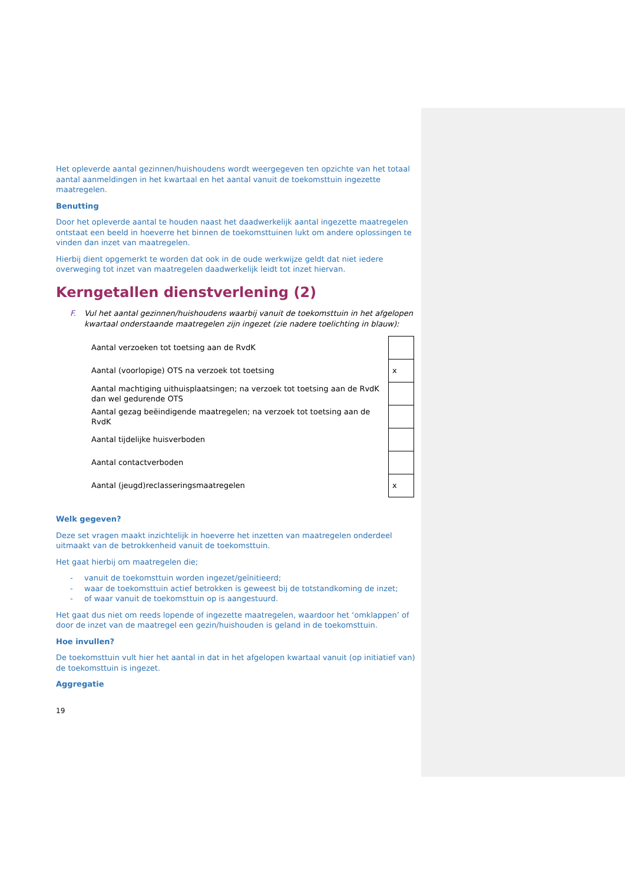Het opleverde aantal gezinnen/huishoudens wordt weergegeven ten opzichte van het totaal aantal aanmeldingen in het kwartaal en het aantal vanuit de toekomsttuin ingezette maatregelen.
Benutting
Door het opleverde aantal te houden naast het daadwerkelijk aantal ingezette maatregelen ontstaat een beeld in hoeverre het binnen de toekomsttuinen lukt om andere oplossingen te vinden dan inzet van maatregelen.
Hierbij dient opgemerkt te worden dat ook in de oude werkwijze geldt dat niet iedere overweging tot inzet van maatregelen daadwerkelijk leidt tot inzet hiervan.
Kerngetallen dienstverlening (2)
F. Vul het aantal gezinnen/huishoudens waarbij vanuit de toekomsttuin in het afgelopen kwartaal onderstaande maatregelen zijn ingezet (zie nadere toelichting in blauw):
| Aantal verzoeken tot toetsing aan de RvdK | |
| Aantal (voorlopige) OTS na verzoek tot toetsing | x |
| Aantal machtiging uithuisplaatsingen; na verzoek tot toetsing aan de RvdK dan wel gedurende OTS | |
| Aantal gezag beëindigende maatregelen; na verzoek tot toetsing aan de RvdK | |
| Aantal tijdelijke huisverboden | |
| Aantal contactverboden | |
| Aantal (jeugd)reclasseringsmaatregelen | x |
Welk gegeven?
Deze set vragen maakt inzichtelijk in hoeverre het inzetten van maatregelen onderdeel uitmaakt van de betrokkenheid vanuit de toekomsttuin.
Het gaat hierbij om maatregelen die;
- vanuit de toekomsttuin worden ingezet/geïnitieerd;
- waar de toekomsttuin actief betrokken is geweest bij de totstandkoming de inzet;
- of waar vanuit de toekomsttuin op is aangestuurd.
Het gaat dus niet om reeds lopende of ingezette maatregelen, waardoor het ‘omklappen’ of door de inzet van de maatregel een gezin/huishouden is geland in de toekomsttuin.
Hoe invullen?
De toekomsttuin vult hier het aantal in dat in het afgelopen kwartaal vanuit (op initiatief van) de toekomsttuin is ingezet.
Aggregatie
19